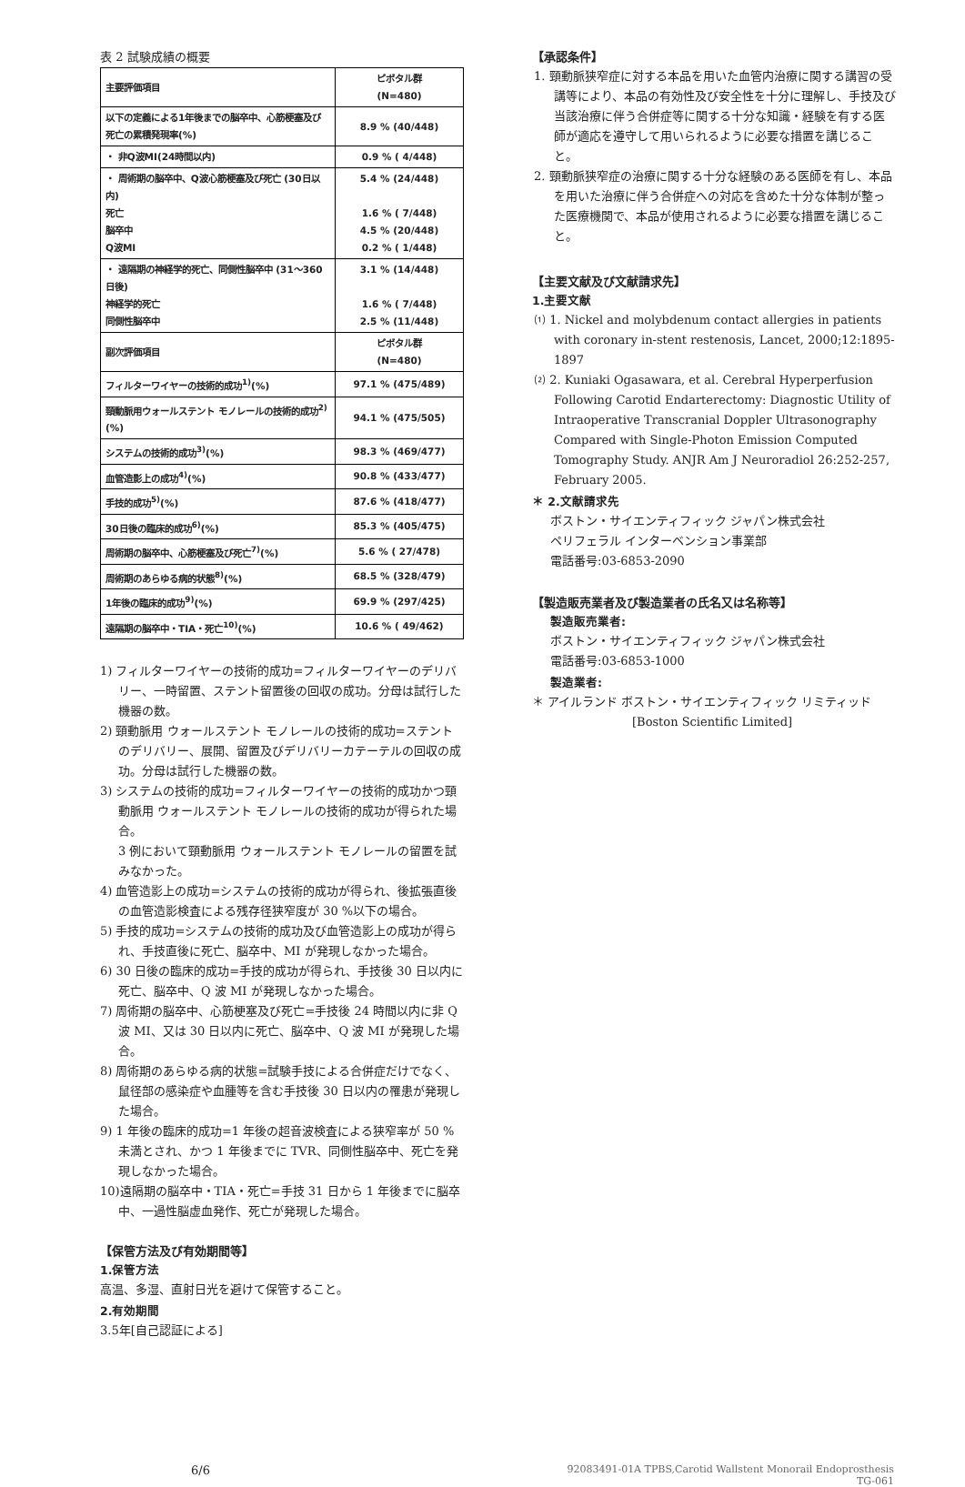表 2 試験成績の概要
| 主要評価項目 | ピボタル群 (N=480) |
| --- | --- |
| 以下の定義による1年後までの脳卒中、心筋梗塞及び死亡の累積発現率(%) | 8.9 % (40/448) |
| ・ 非Q波MI(24時間以内) | 0.9 % ( 4/448) |
| ・ 周術期の脳卒中、Q波心筋梗塞及び死亡 (30日以内) 死亡 脳卒中 Q波MI | 5.4 % (24/448) 1.6 % ( 7/448) 4.5 % (20/448) 0.2 % ( 1/448) |
| ・ 遠隔期の神経学的死亡、同側性脳卒中 (31～360日後) 神経学的死亡 同側性脳卒中 | 3.1 % (14/448) 1.6 % ( 7/448) 2.5 % (11/448) |
| 副次評価項目 | ピボタル群 (N=480) |
| フィルターワイヤーの技術的成功<sup>1)</sup>(%) | 97.1 % (475/489) |
| 頸動脈用ウォールステント モノレールの技術的成功<sup>2)</sup>(%) | 94.1 % (475/505) |
| システムの技術的成功<sup>3)</sup>(%) | 98.3 % (469/477) |
| 血管造影上の成功<sup>4)</sup>(%) | 90.8 % (433/477) |
| 手技的成功<sup>5)</sup>(%) | 87.6 % (418/477) |
| 30日後の臨床的成功<sup>6)</sup>(%) | 85.3 % (405/475) |
| 周術期の脳卒中、心筋梗塞及び死亡<sup>7)</sup>(%) | 5.6 % ( 27/478) |
| 周術期のあらゆる病的状態<sup>8)</sup>(%) | 68.5 % (328/479) |
| 1年後の臨床的成功<sup>9)</sup>(%) | 69.9 % (297/425) |
| 遠隔期の脳卒中・TIA・死亡<sup>10)</sup>(%) | 10.6 % ( 49/462) |
1) フィルターワイヤーの技術的成功=フィルターワイヤーのデリバリー、一時留置、ステント留置後の回収の成功。分母は試行した機器の数。
2) 頸動脈用 ウォールステント モノレールの技術的成功=ステントのデリバリー、展開、留置及びデリバリーカテーテルの回収の成功。分母は試行した機器の数。
3) システムの技術的成功=フィルターワイヤーの技術的成功かつ頸動脈用 ウォールステント モノレールの技術的成功が得られた場合。
3 例において頸動脈用 ウォールステント モノレールの留置を試みなかった。
4) 血管造影上の成功=システムの技術的成功が得られ、後拡張直後の血管造影検査による残存径狭窄度が 30 %以下の場合。
5) 手技的成功=システムの技術的成功及び血管造影上の成功が得られ、手技直後に死亡、脳卒中、MI が発現しなかった場合。
6) 30 日後の臨床的成功=手技的成功が得られ、手技後 30 日以内に死亡、脳卒中、Q 波 MI が発現しなかった場合。
7) 周術期の脳卒中、心筋梗塞及び死亡=手技後 24 時間以内に非 Q 波 MI、又は 30 日以内に死亡、脳卒中、Q 波 MI が発現した場合。
8) 周術期のあらゆる病的状態=試験手技による合併症だけでなく、鼠径部の感染症や血腫等を含む手技後 30 日以内の罹患が発現した場合。
9) 1 年後の臨床的成功=1 年後の超音波検査による狭窄率が 50 %未満とされ、かつ 1 年後までに TVR、同側性脳卒中、死亡を発現しなかった場合。
10)遠隔期の脳卒中・TIA・死亡=手技 31 日から 1 年後までに脳卒中、一過性脳虚血発作、死亡が発現した場合。
【保管方法及び有効期間等】
1.保管方法
高温、多湿、直射日光を避けて保管すること。
2.有効期間
3.5年[自己認証による]
【承認条件】
1. 頸動脈狭窄症に対する本品を用いた血管内治療に関する講習の受講等により、本品の有効性及び安全性を十分に理解し、手技及び当該治療に伴う合併症等に関する十分な知識・経験を有する医師が適応を遵守して用いられるように必要な措置を講じること。
2. 頸動脈狭窄症の治療に関する十分な経験のある医師を有し、本品を用いた治療に伴う合併症への対応を含めた十分な体制が整った医療機関で、本品が使用されるように必要な措置を講じること。
【主要文献及び文献請求先】
1.主要文献
⑴ 1. Nickel and molybdenum contact allergies in patients with coronary in-stent restenosis, Lancet, 2000;12:1895-1897
⑵ 2. Kuniaki Ogasawara, et al. Cerebral Hyperperfusion Following Carotid Endarterectomy: Diagnostic Utility of Intraoperative Transcranial Doppler Ultrasonography Compared with Single-Photon Emission Computed Tomography Study. ANJR Am J Neuroradiol 26:252-257, February 2005.
＊ 2.文献請求先
ボストン・サイエンティフィック ジャパン株式会社
ペリフェラル インターベンション事業部
電話番号:03-6853-2090
【製造販売業者及び製造業者の氏名又は名称等】
製造販売業者:
ボストン・サイエンティフィック ジャパン株式会社
電話番号:03-6853-1000
製造業者:
＊ アイルランド ボストン・サイエンティフィック リミティッド
[Boston Scientific Limited]
6/6 92083491-01A TPBS,Carotid Wallstent Monorail Endoprosthesis
TG-061